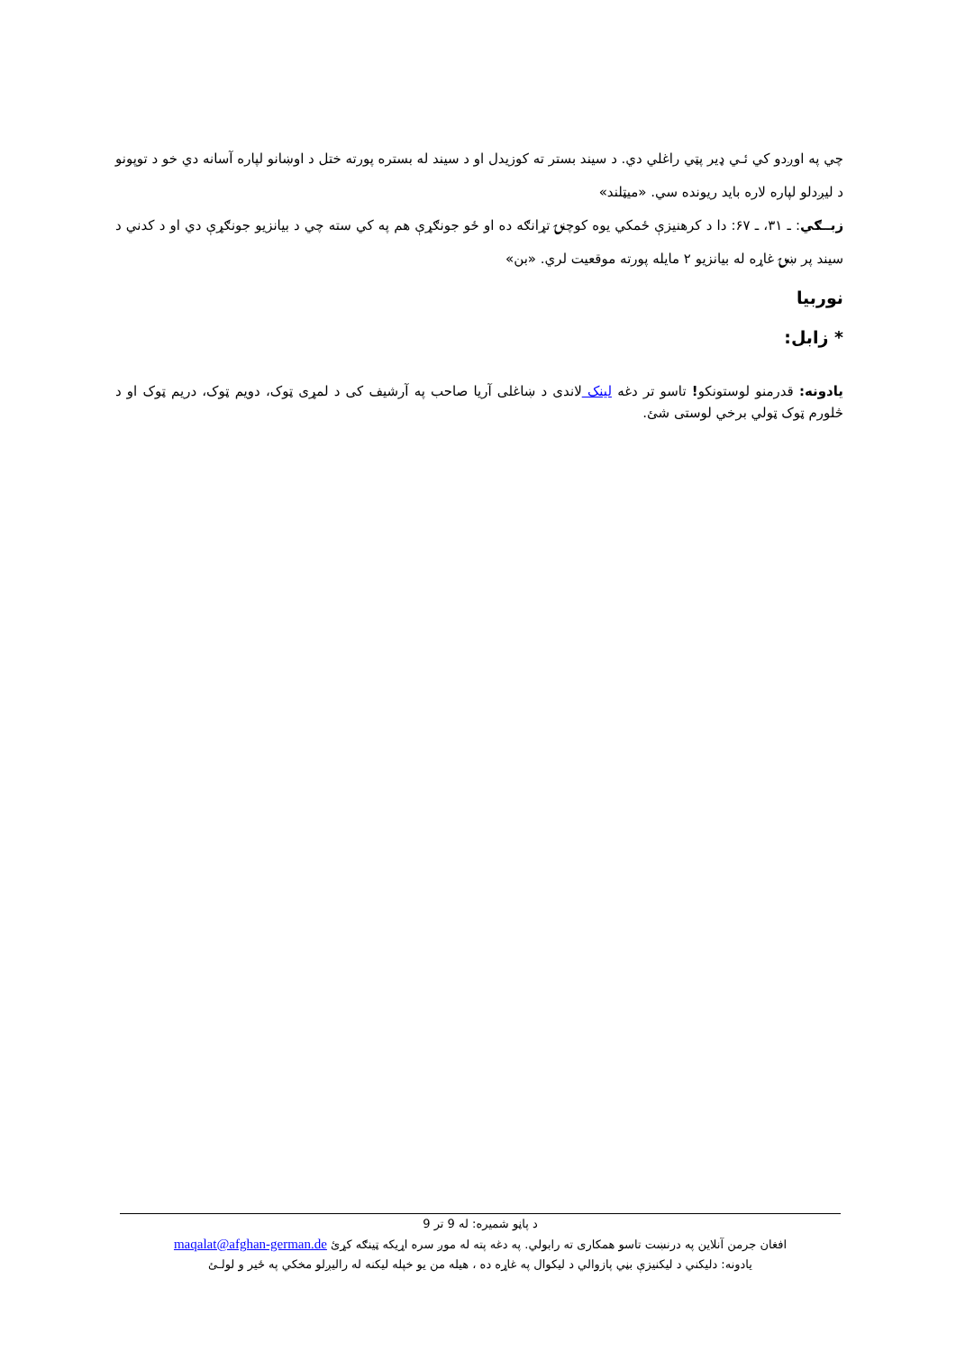چي په اوږدو کي ئـي ډير پټي راغلي دي. د سيند بستر ته کوزيدل او د سيند له بستره پورته ختل د اوښانو لپاره آسانه دي خو د توپونو د ليږدلو لپاره لاره بايد ريونده سي. «ميټلند»
زبــګي: ـ ۳۱، ـ ۶۷: دا د کرهنيزې ځمکي يوه کوچنۍ تړانګه ده او ځو جونګړې هم په کي سته چي د بيانزيو جونګړې دي او د کدني د سيند پر ښۍ غاړه له بيانزيو ۲ مايله پورته موقعيت لري. «بن»
نوربيا
* زابل:
يادونه: قدرمنو لوستونکو! تاسو تر دغه لينک لاندی د ښاغلی آريا صاحب په آرشيف کی د لمړی ټوک، دويم ټوک، دريم ټوک او د څلورم ټوک ټولي برخي لوستی شئ.
د پاڼو شميره: له 9 تر 9
افغان جرمن آنلاين په درنښت تاسو همکاری ته رابولي. په دغه پته له موږ سره اړيکه ټينګه کړئ maqalat@afghan-german.de
يادونه: دليکني د ليکنيزې بڼي پازوالي د ليکوال په غاړه ده ، هيله من يو خپله ليکنه له راليږلو مخکي په ځير و لولـئ